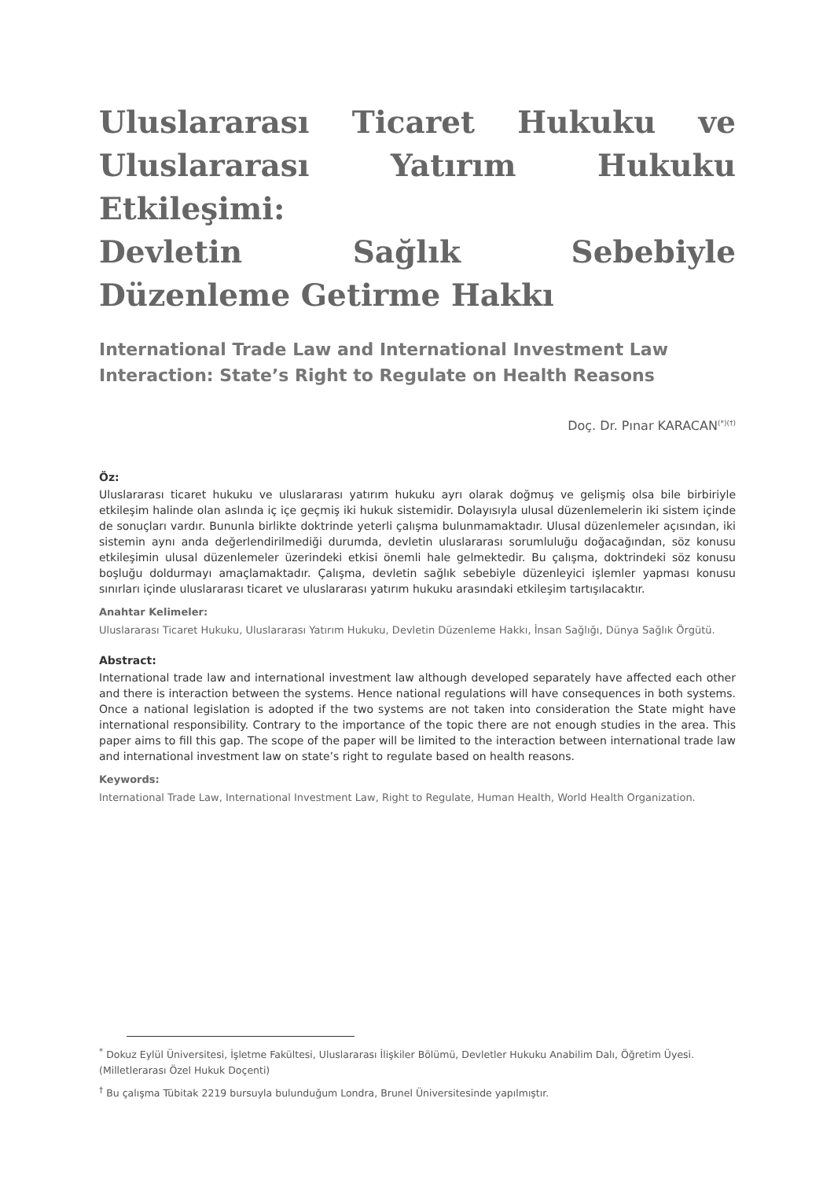Uluslararası Ticaret Hukuku ve Uluslararası Yatırım Hukuku Etkileşimi:
Devletin Sağlık Sebebiyle Düzenleme Getirme Hakkı
International Trade Law and International Investment Law Interaction: State’s Right to Regulate on Health Reasons
Doç. Dr. Pınar KARACAN<sup>(*)(†)</sup>
Öz:
Uluslararası ticaret hukuku ve uluslararası yatırım hukuku ayrı olarak doğmuş ve gelişmiş olsa bile birbiriyle etkileşim halinde olan aslında iç içe geçmiş iki hukuk sistemidir. Dolayısıyla ulusal düzenlemelerin iki sistem içinde de sonuçları vardır. Bununla birlikte doktrinde yeterli çalışma bulunmamaktadır. Ulusal düzenlemeler açısından, iki sistemin aynı anda değerlendirilmediği durumda, devletin uluslararası sorumluluğu doğacağından, söz konusu etkileşimin ulusal düzenlemeler üzerindeki etkisi önemli hale gelmektedir. Bu çalışma, doktrindeki söz konusu boşluğu doldurmayı amaçlamaktadır. Çalışma, devletin sağlık sebebiyle düzenleyici işlemler yapması konusu sınırları içinde uluslararası ticaret ve uluslararası yatırım hukuku arasındaki etkileşim tartışılacaktır.
Anahtar Kelimeler:
Uluslararası Ticaret Hukuku, Uluslararası Yatırım Hukuku, Devletin Düzenleme Hakkı, İnsan Sağlığı, Dünya Sağlık Örgütü.
Abstract:
International trade law and international investment law although developed separately have affected each other and there is interaction between the systems. Hence national regulations will have consequences in both systems. Once a national legislation is adopted if the two systems are not taken into consideration the State might have international responsibility. Contrary to the importance of the topic there are not enough studies in the area. This paper aims to fill this gap. The scope of the paper will be limited to the interaction between international trade law and international investment law on state’s right to regulate based on health reasons.
Keywords:
International Trade Law, International Investment Law, Right to Regulate, Human Health, World Health Organization.
<sup>*</sup> Dokuz Eylül Üniversitesi, İşletme Fakültesi, Uluslararası İlişkiler Bölümü, Devletler Hukuku Anabilim Dalı, Öğretim Üyesi. (Milletlerarası Özel Hukuk Doçenti)
<sup>†</sup> Bu çalışma Tübitak 2219 bursuyla bulunduğum Londra, Brunel Üniversitesinde yapılmıştır.